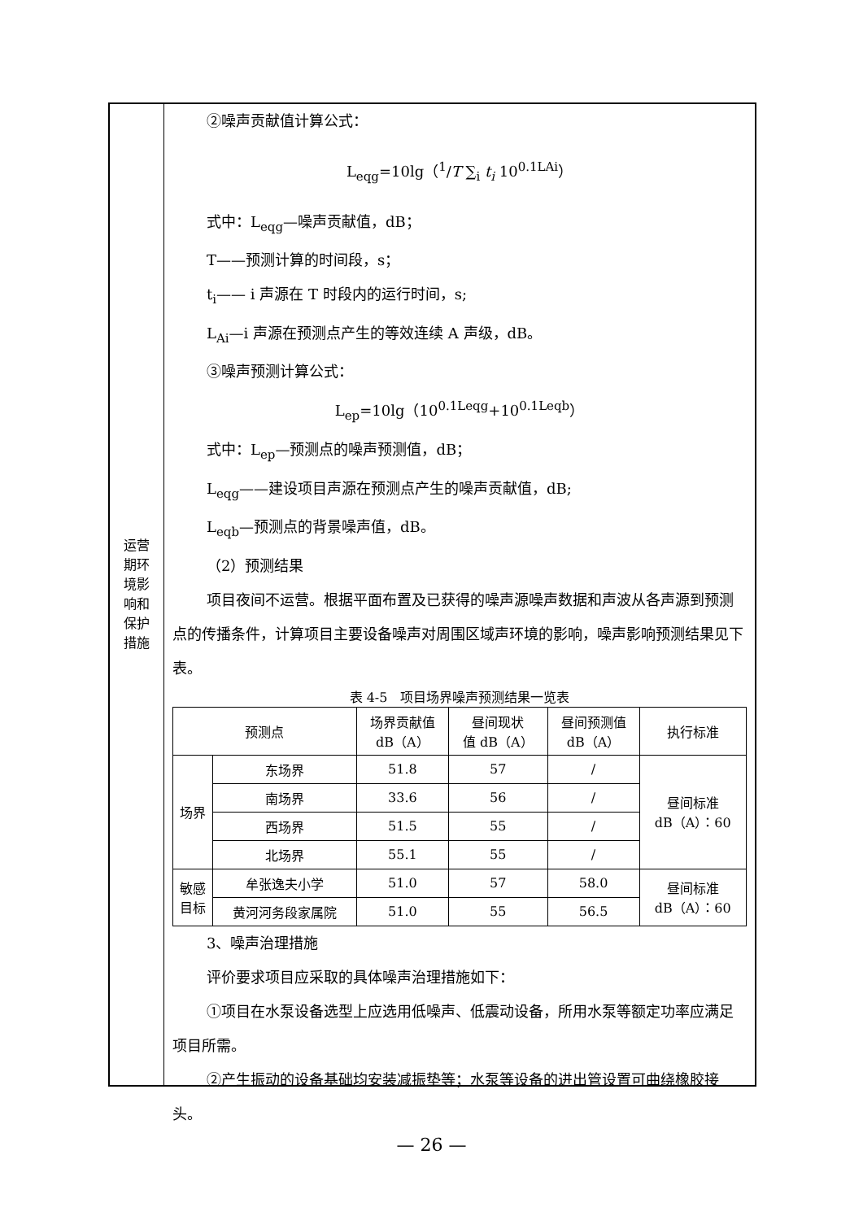运营
期环
境影
响和
保护
措施
②噪声贡献值计算公式：
L<sub>eqg</sub>=10lg（<sup>1</sup>/T ∑<sub>i</sub> t<sub>i</sub> 10<sup>0.1LAi</sup>）
式中：L<sub>eqg</sub>—噪声贡献值，dB；
T——预测计算的时间段，s；
t<sub>i</sub>—— i 声源在 T 时段内的运行时间，s;
L<sub>Ai</sub>—i 声源在预测点产生的等效连续 A 声级，dB。
③噪声预测计算公式：
L<sub>ep</sub>=10lg（10<sup>0.1Leqg</sup>+10<sup>0.1Leqb</sup>）
式中：L<sub>ep</sub>—预测点的噪声预测值，dB；
L<sub>eqg</sub>——建设项目声源在预测点产生的噪声贡献值，dB;
L<sub>eqb</sub>—预测点的背景噪声值，dB。
（2）预测结果
项目夜间不运营。根据平面布置及已获得的噪声源噪声数据和声波从各声源到预测点的传播条件，计算项目主要设备噪声对周围区域声环境的影响，噪声影响预测结果见下表。
表 4-5　项目场界噪声预测结果一览表
| 预测点 | | 场界贡献值 dB（A） | 昼间现状 值 dB（A） | 昼间预测值 dB（A） | 执行标准 |
| --- | --- | --- | --- | --- | --- |
| 场界 | 东场界 | 51.8 | 57 | / | 昼间标准 dB（A）：60 |
| | 南场界 | 33.6 | 56 | / | |
| | 西场界 | 51.5 | 55 | / | |
| | 北场界 | 55.1 | 55 | / | |
| 敏感 目标 | 牟张逸夫小学 | 51.0 | 57 | 58.0 | 昼间标准 dB（A）：60 |
| | 黄河河务段家属院 | 51.0 | 55 | 56.5 | |
3、噪声治理措施
评价要求项目应采取的具体噪声治理措施如下：
①项目在水泵设备选型上应选用低噪声、低震动设备，所用水泵等额定功率应满足项目所需。
②产生振动的设备基础均安装减振垫等；水泵等设备的进出管设置可曲绕橡胶接头。
— 26 —